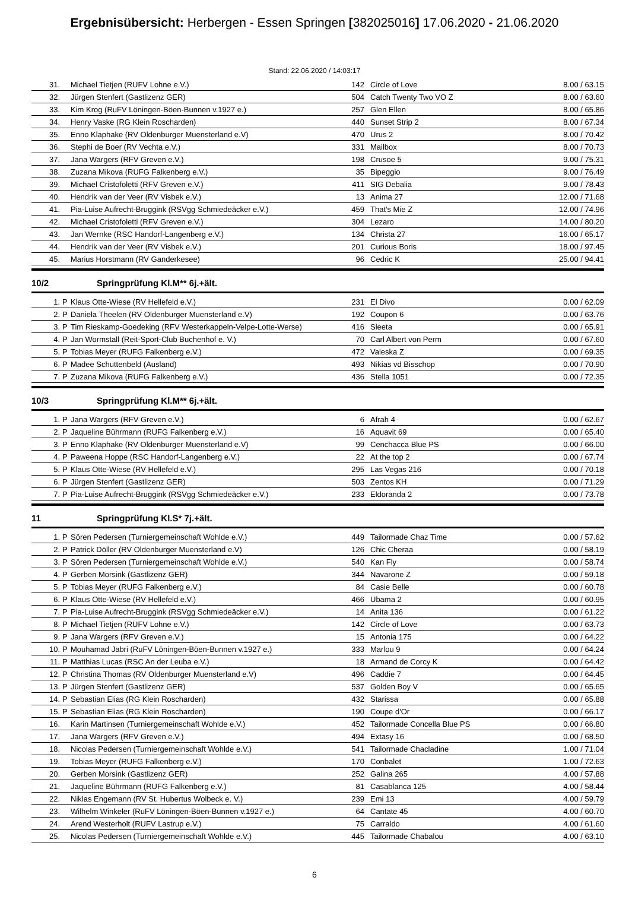Ergebnisübersicht: Herbergen - Essen Springen [382025016] 17.06.2020 - 21.06.2020
Stand: 22.06.2020 / 14:03:17
| 31. | | Michael Tietjen (RUFV Lohne e.V.) | 142 | Circle of Love | 8.00 / 63.15 |
| 32. | | Jürgen Stenfert (Gastlizenz GER) | 504 | Catch Twenty Two VO Z | 8.00 / 63.60 |
| 33. | | Kim Krog (RuFV Löningen-Böen-Bunnen v.1927 e.) | 257 | Glen Ellen | 8.00 / 65.86 |
| 34. | | Henry Vaske (RG Klein Roscharden) | 440 | Sunset Strip 2 | 8.00 / 67.34 |
| 35. | | Enno Klaphake (RV Oldenburger Muensterland e.V) | 470 | Urus 2 | 8.00 / 70.42 |
| 36. | | Stephi de Boer (RV Vechta e.V.) | 331 | Mailbox | 8.00 / 70.73 |
| 37. | | Jana Wargers (RFV Greven e.V.) | 198 | Crusoe 5 | 9.00 / 75.31 |
| 38. | | Zuzana Mikova (RUFG Falkenberg e.V.) | 35 | Bipeggio | 9.00 / 76.49 |
| 39. | | Michael Cristofoletti (RFV Greven e.V.) | 411 | SIG Debalia | 9.00 / 78.43 |
| 40. | | Hendrik van der Veer (RV Visbek e.V.) | 13 | Anima 27 | 12.00 / 71.68 |
| 41. | | Pia-Luise Aufrecht-Bruggink (RSVgg Schmiedeäcker e.V.) | 459 | That's Mie Z | 12.00 / 74.96 |
| 42. | | Michael Cristofoletti (RFV Greven e.V.) | 304 | Lezaro | 14.00 / 80.20 |
| 43. | | Jan Wernke (RSC Handorf-Langenberg e.V.) | 134 | Christa 27 | 16.00 / 65.17 |
| 44. | | Hendrik van der Veer (RV Visbek e.V.) | 201 | Curious Boris | 18.00 / 97.45 |
| 45. | | Marius Horstmann (RV Ganderkesee) | 96 | Cedric K | 25.00 / 94.41 |
10/2 Springprüfung Kl.M** 6j.+ält.
| 1. | P | Klaus Otte-Wiese (RV Hellefeld e.V.) | 231 | El Divo | 0.00 / 62.09 |
| 2. | P | Daniela Theelen (RV Oldenburger Muensterland e.V) | 192 | Coupon 6 | 0.00 / 63.76 |
| 3. | P | Tim Rieskamp-Goedeking (RFV Westerkappeln-Velpe-Lotte-Werse) | 416 | Sleeta | 0.00 / 65.91 |
| 4. | P | Jan Wormstall (Reit-Sport-Club Buchenhof e. V.) | 70 | Carl Albert von Perm | 0.00 / 67.60 |
| 5. | P | Tobias Meyer (RUFG Falkenberg e.V.) | 472 | Valeska Z | 0.00 / 69.35 |
| 6. | P | Madee Schuttenbeld (Ausland) | 493 | Nikias vd Bisschop | 0.00 / 70.90 |
| 7. | P | Zuzana Mikova (RUFG Falkenberg e.V.) | 436 | Stella 1051 | 0.00 / 72.35 |
10/3 Springprüfung Kl.M** 6j.+ält.
| 1. | P | Jana Wargers (RFV Greven e.V.) | 6 | Afrah 4 | 0.00 / 62.67 |
| 2. | P | Jaqueline Bührmann (RUFG Falkenberg e.V.) | 16 | Aquavit 69 | 0.00 / 65.40 |
| 3. | P | Enno Klaphake (RV Oldenburger Muensterland e.V) | 99 | Cenchacca Blue PS | 0.00 / 66.00 |
| 4. | P | Paweena Hoppe (RSC Handorf-Langenberg e.V.) | 22 | At the top 2 | 0.00 / 67.74 |
| 5. | P | Klaus Otte-Wiese (RV Hellefeld e.V.) | 295 | Las Vegas 216 | 0.00 / 70.18 |
| 6. | P | Jürgen Stenfert (Gastlizenz GER) | 503 | Zentos KH | 0.00 / 71.29 |
| 7. | P | Pia-Luise Aufrecht-Bruggink (RSVgg Schmiedeäcker e.V.) | 233 | Eldoranda 2 | 0.00 / 73.78 |
11 Springprüfung Kl.S* 7j.+ält.
| 1. | P | Sören Pedersen (Turniergemeinschaft Wohlde e.V.) | 449 | Tailormade Chaz Time | 0.00 / 57.62 |
| 2. | P | Patrick Döller (RV Oldenburger Muensterland e.V) | 126 | Chic Cheraa | 0.00 / 58.19 |
| 3. | P | Sören Pedersen (Turniergemeinschaft Wohlde e.V.) | 540 | Kan Fly | 0.00 / 58.74 |
| 4. | P | Gerben Morsink (Gastlizenz GER) | 344 | Navarone Z | 0.00 / 59.18 |
| 5. | P | Tobias Meyer (RUFG Falkenberg e.V.) | 84 | Casie Belle | 0.00 / 60.78 |
| 6. | P | Klaus Otte-Wiese (RV Hellefeld e.V.) | 466 | Ubama 2 | 0.00 / 60.95 |
| 7. | P | Pia-Luise Aufrecht-Bruggink (RSVgg Schmiedeäcker e.V.) | 14 | Anita 136 | 0.00 / 61.22 |
| 8. | P | Michael Tietjen (RUFV Lohne e.V.) | 142 | Circle of Love | 0.00 / 63.73 |
| 9. | P | Jana Wargers (RFV Greven e.V.) | 15 | Antonia 175 | 0.00 / 64.22 |
| 10. | P | Mouhamad Jabri (RuFV Löningen-Böen-Bunnen v.1927 e.) | 333 | Marlou 9 | 0.00 / 64.24 |
| 11. | P | Matthias Lucas (RSC An der Leuba e.V.) | 18 | Armand de Corcy K | 0.00 / 64.42 |
| 12. | P | Christina Thomas (RV Oldenburger Muensterland e.V) | 496 | Caddie 7 | 0.00 / 64.45 |
| 13. | P | Jürgen Stenfert (Gastlizenz GER) | 537 | Golden Boy V | 0.00 / 65.65 |
| 14. | P | Sebastian Elias (RG Klein Roscharden) | 432 | Starissa | 0.00 / 65.88 |
| 15. | P | Sebastian Elias (RG Klein Roscharden) | 190 | Coupe d'Or | 0.00 / 66.17 |
| 16. | | Karin Martinsen (Turniergemeinschaft Wohlde e.V.) | 452 | Tailormade Concella Blue PS | 0.00 / 66.80 |
| 17. | | Jana Wargers (RFV Greven e.V.) | 494 | Extasy 16 | 0.00 / 68.50 |
| 18. | | Nicolas Pedersen (Turniergemeinschaft Wohlde e.V.) | 541 | Tailormade Chacladine | 1.00 / 71.04 |
| 19. | | Tobias Meyer (RUFG Falkenberg e.V.) | 170 | Conbalet | 1.00 / 72.63 |
| 20. | | Gerben Morsink (Gastlizenz GER) | 252 | Galina 265 | 4.00 / 57.88 |
| 21. | | Jaqueline Bührmann (RUFG Falkenberg e.V.) | 81 | Casablanca 125 | 4.00 / 58.44 |
| 22. | | Niklas Engemann (RV St. Hubertus Wolbeck e. V.) | 239 | Emi 13 | 4.00 / 59.79 |
| 23. | | Wilhelm Winkeler (RuFV Löningen-Böen-Bunnen v.1927 e.) | 64 | Cantate 45 | 4.00 / 60.70 |
| 24. | | Arend Westerholt (RUFV Lastrup e.V.) | 75 | Carraldo | 4.00 / 61.60 |
| 25. | | Nicolas Pedersen (Turniergemeinschaft Wohlde e.V.) | 445 | Tailormade Chabalou | 4.00 / 63.10 |
6